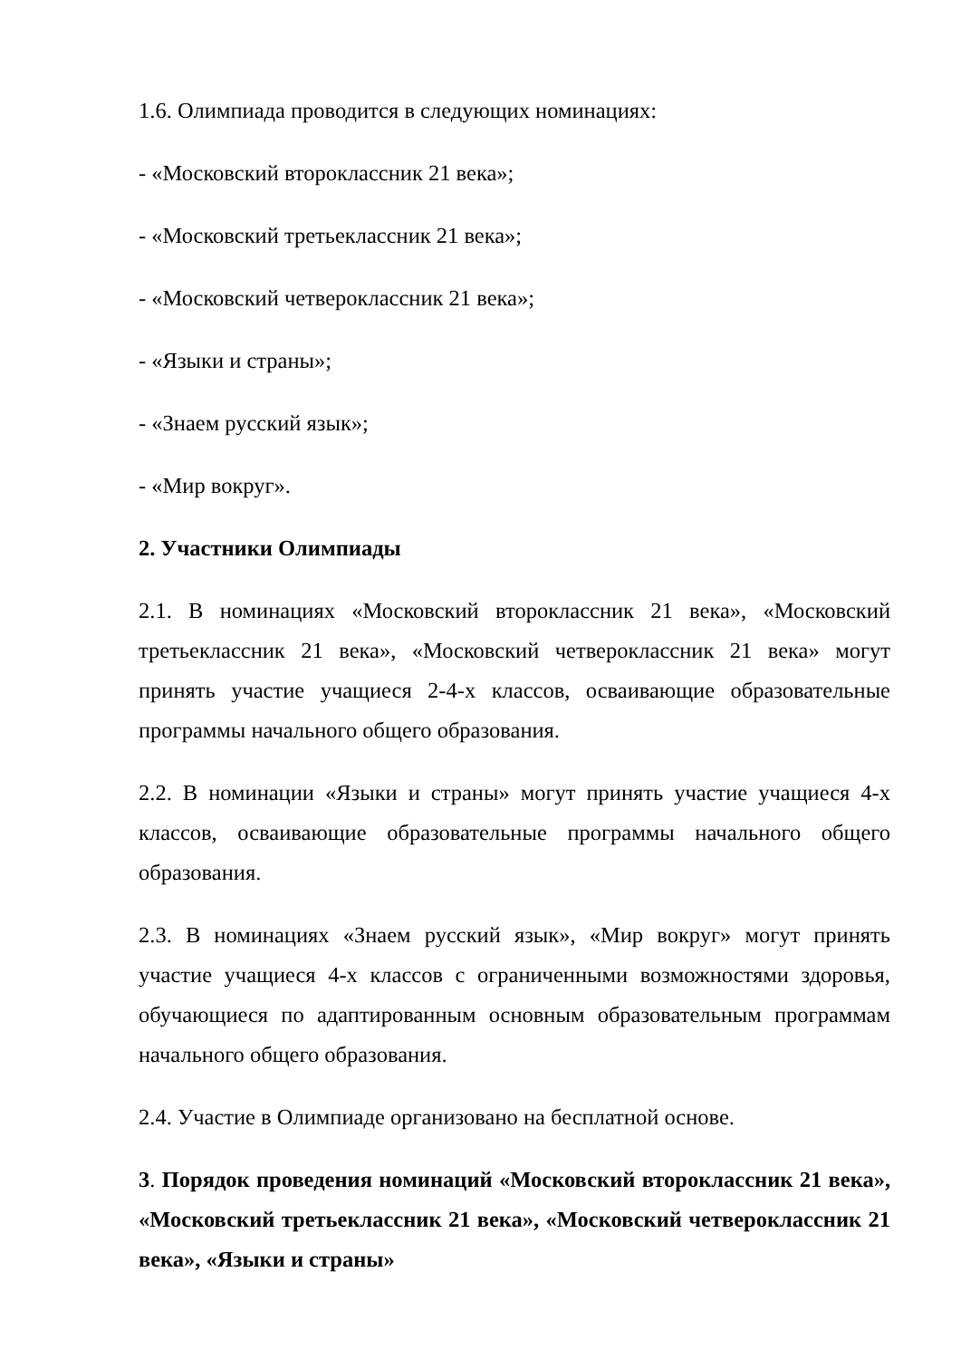1.6. Олимпиада проводится в следующих номинациях:
- «Московский второклассник 21 века»;
- «Московский третьеклассник 21 века»;
- «Московский четвероклассник 21 века»;
- «Языки и страны»;
- «Знаем русский язык»;
- «Мир вокруг».
2. Участники Олимпиады
2.1. В номинациях «Московский второклассник 21 века», «Московский третьеклассник 21 века», «Московский четвероклассник 21 века» могут принять участие учащиеся 2-4-х классов, осваивающие образовательные программы начального общего образования.
2.2. В номинации «Языки и страны» могут принять участие учащиеся 4-х классов, осваивающие образовательные программы начального общего образования.
2.3. В номинациях «Знаем русский язык», «Мир вокруг» могут принять участие учащиеся 4-х классов с ограниченными возможностями здоровья, обучающиеся по адаптированным основным образовательным программам начального общего образования.
2.4. Участие в Олимпиаде организовано на бесплатной основе.
3. Порядок проведения номинаций «Московский второклассник 21 века», «Московский третьеклассник 21 века», «Московский четвероклассник 21 века», «Языки и страны»